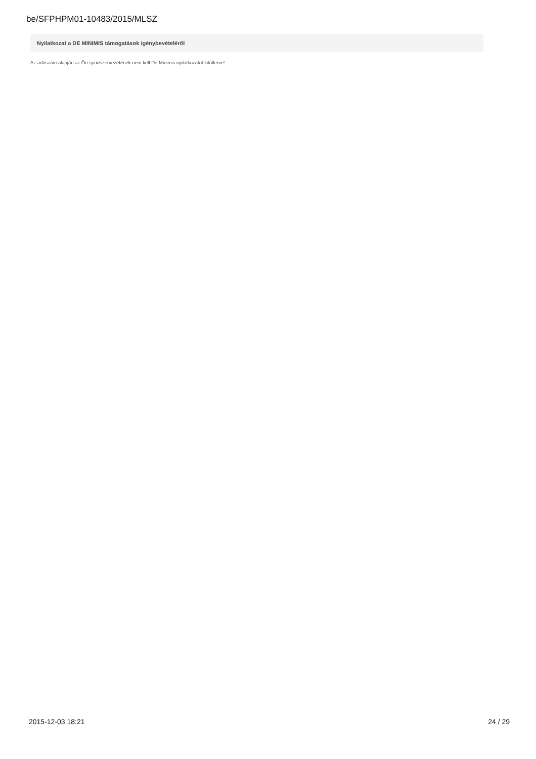be/SFPHPM01-10483/2015/MLSZ
Nyilatkozat a DE MINIMIS támogatások igénybevételéről
Az adószám alapján az Ön sportszervezetének nem kell De Minimis nyilatkozatot kitöltenie!
2015-12-03 18:21 24 / 29